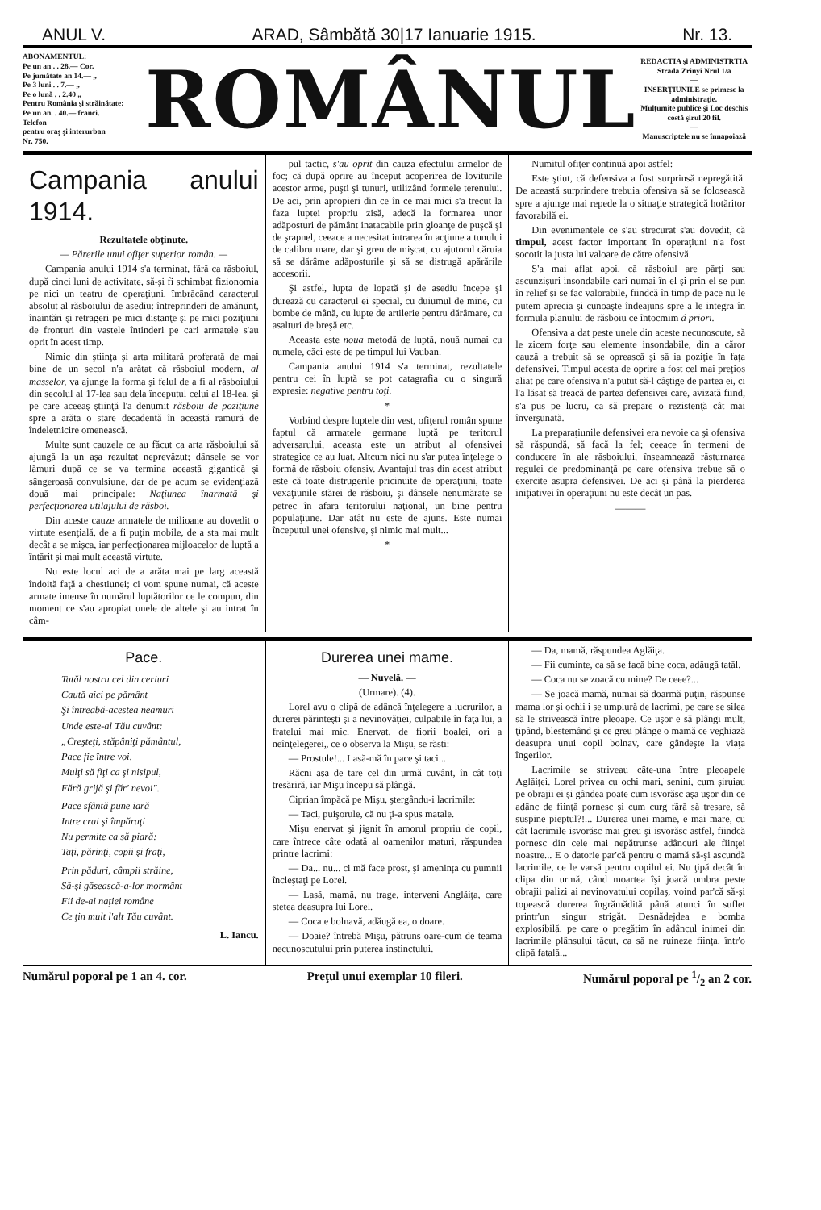ANUL V. ARAD, Sâmbătă 30|17 Ianuarie 1915. Nr. 13.
ABONAMENTUL:
Pe un an . . 28.— Cor.
Pe jumătate an 14.— „
Pe 3 luni . . 7.— „
Pe o lună . . 2.40 „
Pentru România şi străinătate:
Pe un an. . 40.— franci.
Telefon
pentru oraş şi interurban
Nr. 750.
ROMÂNUL
REDACTIA şi ADMINISTRTIA
Strada Zrinyi Nrul 1/a
—
INSERŢIUNILE se primesc la administraţie.
Mulţumite publice şi Loc deschis costă şirul 20 fil.
—
Manuscriptele nu se înnapoiază
Campania anului 1914.
Rezultatele obţinute.
— Părerile unui ofiţer superior român. —
Campania anului 1914 s'a terminat, fără ca răsboiul, după cinci luni de activitate, să-şi fi schimbat fizionomia pe nici un teatru de operaţiuni, îmbrăcând caracterul absolut al răsboiului de asediu: întreprinderi de amănunt, înaintări şi retrageri pe mici distanţe şi pe mici poziţiuni de fronturi din vastele întinderi pe cari armatele s'au oprit în acest timp.
Nimic din ştiinţa şi arta militară proferată de mai bine de un secol n'a arătat că răsboiul modern, al masselor, va ajunge la forma şi felul de a fi al răsboiului din secolul al 17-lea sau dela începutul celui al 18-lea, şi pe care aceeaş ştiinţă l'a denumit răsboiu de poziţiune spre a arăta o stare decadentă în această ramură de îndeletnicire omenească.
Multe sunt cauzele ce au făcut ca arta răsboiului să ajungă la un aşa rezultat neprevăzut; dânsele se vor lămuri după ce se va termina această gigantică şi sângeroasă convulsiune, dar de pe acum se evidenţiază două mai principale: Naţiunea înarmată şi perfecţionarea utilajului de răsboi.
Din aceste cauze armatele de milioane au dovedit o virtute esenţială, de a fi puţin mobile, de a sta mai mult decât a se mişca, iar perfecţionarea mijloacelor de luptă a întărit şi mai mult această virtute.
Nu este locul aci de a arăta mai pe larg această îndoită faţă a chestiunei; ci vom spune numai, că aceste armate imense în numărul luptătorilor ce le compun, din moment ce s'au apropiat unele de altele şi au intrat în câm-
pul tactic, s'au oprit din cauza efectului armelor de foc; că după oprire au început acoperirea de loviturile acestor arme, puşti şi tunuri, utilizând formele terenului. De aci, prin apropieri din ce în ce mai mici s'a trecut la faza luptei propriu zisă, adecă la formarea unor adăposturi de pământ inatacabile prin gloanţe de puşcă şi de şrapnel, ceeace a necesitat intrarea în acţiune a tunului de calibru mare, dar şi greu de mişcat, cu ajutorul căruia să se dărâme adăposturile şi să se distrugă apărările accesorii.
Şi astfel, lupta de lopată şi de asediu începe şi durează cu caracterul ei special, cu duiumul de mine, cu bombe de mână, cu lupte de artilerie pentru dărâmare, cu asalturi de breşă etc.
Aceasta este noua metodă de luptă, nouă numai cu numele, căci este de pe timpul lui Vauban.
Campania anului 1914 s'a terminat, rezultatele pentru cei în luptă se pot catagrafia cu o singură expresie: negative pentru toţi.
*
Vorbind despre luptele din vest, ofiţerul român spune faptul că armatele germane luptă pe teritorul adversarului, aceasta este un atribut al ofensivei strategice ce au luat. Altcum nici nu s'ar putea înţelege o formă de răsboiu ofensiv. Avantajul tras din acest atribut este că toate distrugerile pricinuite de operaţiuni, toate vexaţiunile stărei de răsboiu, şi dânsele nenumărate se petrec în afara teritorului naţional, un bine pentru populaţiune. Dar atât nu este de ajuns. Este numai începutul unei ofensive, şi nimic mai mult...
*
Numitul ofiţer continuă apoi astfel:
Este ştiut, că defensiva a fost surprinsă nepregătită. De această surprindere trebuia ofensiva să se folosească spre a ajunge mai repede la o situaţie strategică hotăritor favorabilă ei.
Din evenimentele ce s'au strecurat s'au dovedit, că timpul, acest factor important în operaţiuni n'a fost socotit la justa lui valoare de către ofensivă.
S'a mai aflat apoi, că răsboiul are părţi sau ascunzişuri insondabile cari numai în el şi prin el se pun în relief şi se fac valorabile, fiindcă în timp de pace nu le putem aprecia şi cunoaşte îndeajuns spre a le integra în formula planului de răsboiu ce întocmim á priori.
Ofensiva a dat peste unele din aceste necunoscute, să le zicem forţe sau elemente insondabile, din a căror cauză a trebuit să se oprească şi să ia poziţie în faţa defensivei. Timpul acesta de oprire a fost cel mai preţios aliat pe care ofensiva n'a putut să-l câştige de partea ei, ci l'a lăsat să treacă de partea defensivei care, avizată fiind, s'a pus pe lucru, ca să prepare o rezistenţă cât mai înverşunată.
La preparaţiunile defensivei era nevoie ca şi ofensiva să răspundă, să facă la fel; ceeace în termeni de conducere în ale răsboiului, înseamnează răsturnarea regulei de predominanţă pe care ofensiva trebue să o exercite asupra defensivei. De aci şi până la pierderea iniţiativei în operaţiuni nu este decât un pas.
———
Pace.
Tatăl nostru cel din ceriuri
Caută aici pe pământ
Şi întreabă-acestea neamuri
Unde este-al Tău cuvânt:
„Creşteţi, stăpâniţi pământul,
Pace fie între voi,
Mulţi să fiţi ca şi nisipul,
Fără grijă şi făr' nevoi".
Pace sfântă pune iară
Intre crai şi împăraţi
Nu permite ca să piară:
Taţi, părinţi, copii şi fraţi,
Prin păduri, câmpii străine,
Să-şi găsească-a-lor mormânt
Fii de-ai naţiei române
Ce ţin mult l'alt Tău cuvânt.
L. Iancu.
Durerea unei mame.
— Nuvelă. —
(Urmare). (4).
Lorel avu o clipă de adâncă înţelegere a lucrurilor, a durerei părinteşti şi a nevinovăţiei, culpabile în faţa lui, a fratelui mai mic. Enervat, de fiorii boalei, ori a neînţelegerei„ ce o observa la Mişu, se răsti:
— Prostule!... Lasă-mă în pace şi taci...
Răcni aşa de tare cel din urmă cuvânt, în cât toţi tresăriră, iar Mişu începu să plângă.
Ciprian împăcă pe Mişu, ştergându-i lacrimile:
— Taci, puişorule, că nu ţi-a spus matale.
Mişu enervat şi jignit în amorul propriu de copil, care întrece câte odată al oamenilor maturi, răspundea printre lacrimi:
— Da... nu... ci mă face prost, şi amenința cu pumnii încleştaţi pe Lorel.
— Lasă, mamă, nu trage, interveni Anglăiţa, care stetea deasupra lui Lorel.
— Coca e bolnavă, adăugă ea, o doare.
— Doaie? întrebă Mişu, pătruns oare-cum de teama necunoscutului prin puterea instinctului.
— Da, mamă, răspundea Aglăiţa.
— Fii cuminte, ca să se facă bine coca, adăugă tatăl.
— Coca nu se zoacă cu mine? De ceee?...
— Se joacă mamă, numai să doarmă puţin, răspunse mama lor şi ochii i se umplură de lacrimi, pe care se silea să le strivească între pleoape. Ce uşor e să plângi mult, ţipând, blestemând şi ce greu plânge o mamă ce veghiază deasupra unui copil bolnav, care gândeşte la viaţa îngerilor.
Lacrimile se striveau câte-una între pleoapele Aglăiţei. Lorel privea cu ochi mari, senini, cum şiruiau pe obrajii ei şi gândea poate cum isvorăsc aşa uşor din ce adânc de fiinţă pornesc şi cum curg fără să tresare, să suspine pieptul?!... Durerea unei mame, e mai mare, cu cât lacrimile isvorăsc mai greu şi isvorăsc astfel, fiindcă pornesc din cele mai nepătrunse adâncuri ale fiinţei noastre... E o datorie par'că pentru o mamă să-şi ascundă lacrimile, ce le varsă pentru copilul ei. Nu ţipă decât în clipa din urmă, când moartea îşi joacă umbra peste obrajii palizi ai nevinovatului copilaş, voind par'că să-şi topească durerea îngrămădită până atunci în suflet printr'un singur strigăt. Desnădejdea e bomba explosibilă, pe care o pregătim în adâncul inimei din lacrimile plânsului tăcut, ca să ne ruineze fiinţa, într'o clipă fatală...
Numărul poporal pe 1 an 4. cor. Preţul unui exemplar 10 fileri. Numărul poporal pe 1/2 an 2 cor.